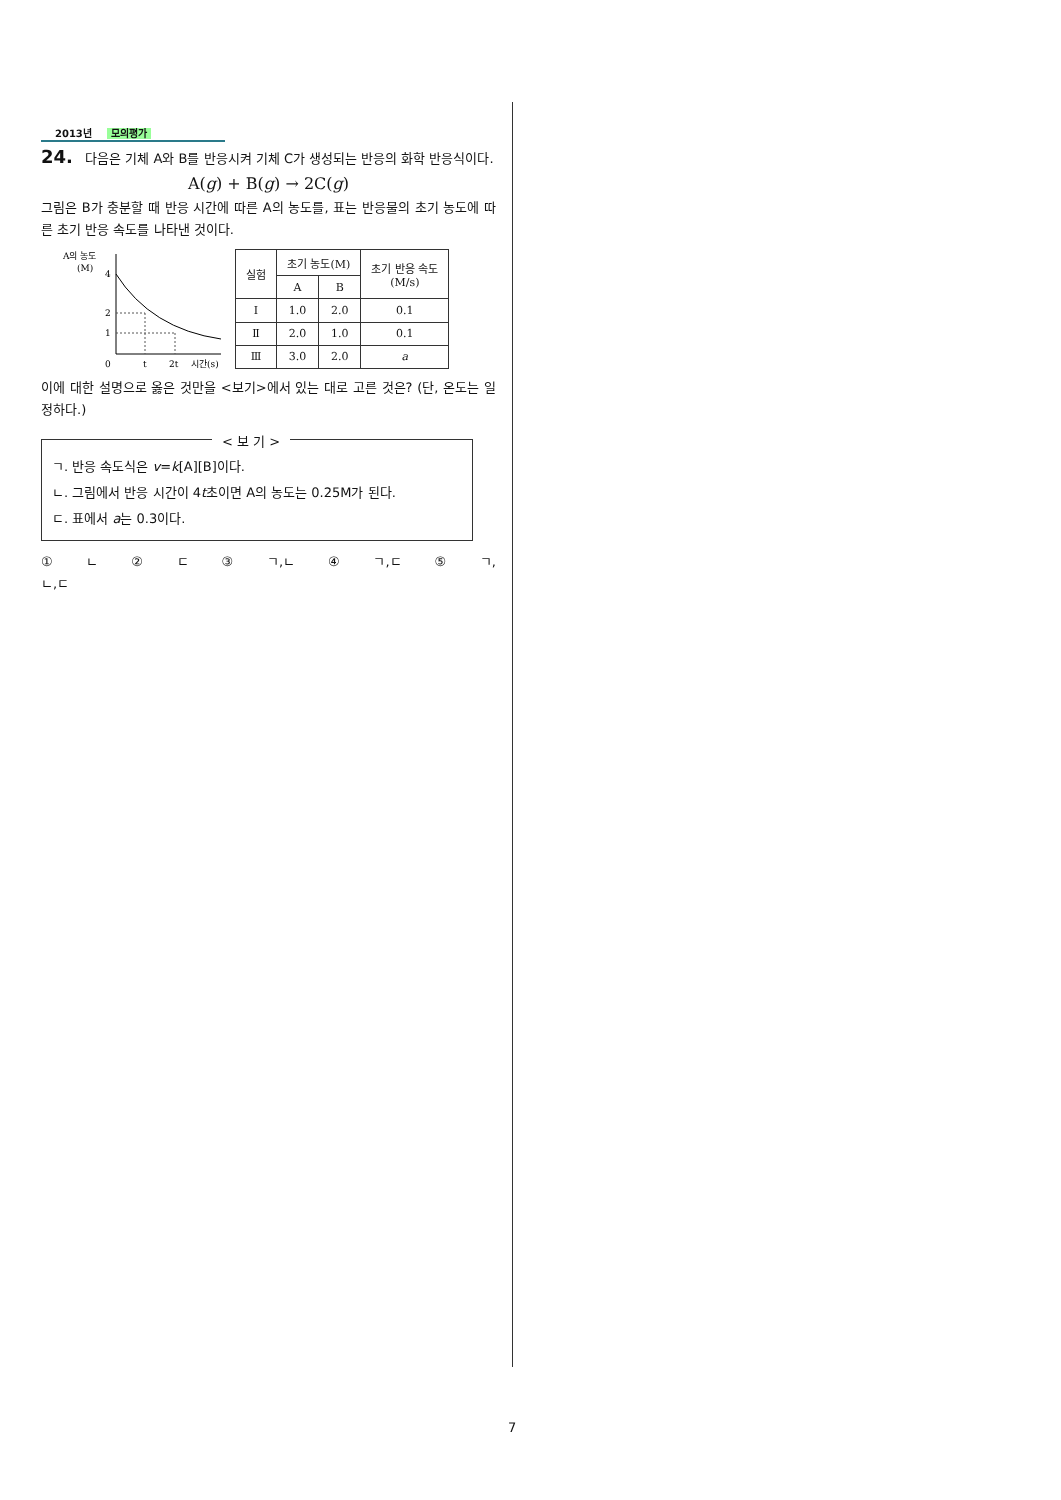2013년 모의평가
24. 다음은 기체 A와 B를 반응시켜 기체 C가 생성되는 반응의 화학 반응식이다.
A(g) + B(g) → 2C(g)
그림은 B가 충분할 때 반응 시간에 따른 A의 농도를, 표는 반응물의 초기 농도에 따른 초기 반응 속도를 나타낸 것이다.
A의 농도
(M)
4
2
1
0
t
2t
시간(s)
| 실험 | 초기 농도(M) | | 초기 반응 속도 (M/s) |
| --- | --- | --- | --- |
| | A | B | |
| Ⅰ | 1.0 | 2.0 | 0.1 |
| Ⅱ | 2.0 | 1.0 | 0.1 |
| Ⅲ | 3.0 | 2.0 | a |
이에 대한 설명으로 옳은 것만을 <보기>에서 있는 대로 고른 것은? (단, 온도는 일정하다.)
< 보 기 >
ㄱ. 반응 속도식은 v=k[A][B]이다.
ㄴ. 그림에서 반응 시간이 4t초이면 A의 농도는 0.25M가 된다.
ㄷ. 표에서 a는 0.3이다.
① ㄴ ② ㄷ ③ ㄱ,ㄴ ④ ㄱ,ㄷ ⑤ ㄱ,ㄴ,ㄷ
7